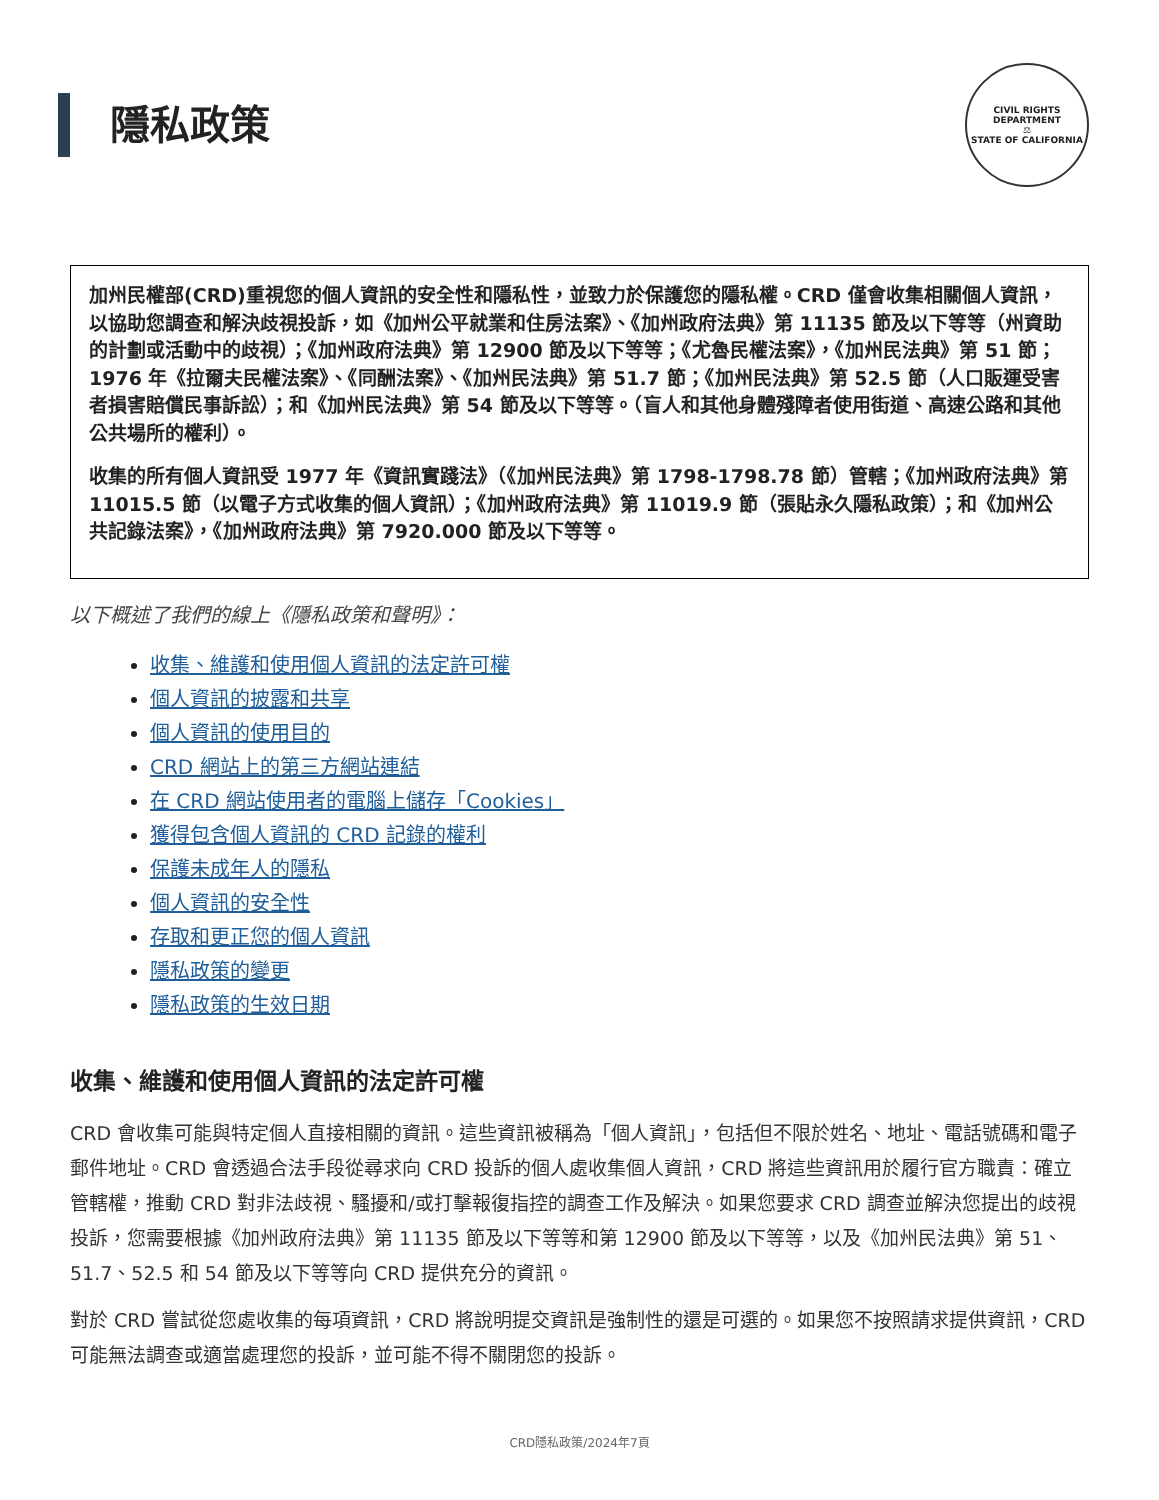隱私政策
CIVIL RIGHTS DEPARTMENT
⚖
STATE OF CALIFORNIA
加州民權部(CRD)重視您的個人資訊的安全性和隱私性，並致力於保護您的隱私權。CRD 僅會收集相關個人資訊，以協助您調查和解決歧視投訴，如《加州公平就業和住房法案》、《加州政府法典》第 11135 節及以下等等（州資助的計劃或活動中的歧視）；《加州政府法典》第 12900 節及以下等等；《尤魯民權法案》，《加州民法典》第 51 節；1976 年《拉爾夫民權法案》、《同酬法案》、《加州民法典》第 51.7 節；《加州民法典》第 52.5 節（人口販運受害者損害賠償民事訴訟）；和《加州民法典》第 54 節及以下等等。（盲人和其他身體殘障者使用街道、高速公路和其他公共場所的權利）。
收集的所有個人資訊受 1977 年《資訊實踐法》（《加州民法典》第 1798-1798.78 節）管轄；《加州政府法典》第 11015.5 節（以電子方式收集的個人資訊）；《加州政府法典》第 11019.9 節（張貼永久隱私政策）；和《加州公共記錄法案》，《加州政府法典》第 7920.000 節及以下等等。
以下概述了我們的線上《隱私政策和聲明》：
收集、維護和使用個人資訊的法定許可權
個人資訊的披露和共享
個人資訊的使用目的
CRD 網站上的第三方網站連結
在 CRD 網站使用者的電腦上儲存「Cookies」
獲得包含個人資訊的 CRD 記錄的權利
保護未成年人的隱私
個人資訊的安全性
存取和更正您的個人資訊
隱私政策的變更
隱私政策的生效日期
收集、維護和使用個人資訊的法定許可權
CRD 會收集可能與特定個人直接相關的資訊。這些資訊被稱為「個人資訊」，包括但不限於姓名、地址、電話號碼和電子郵件地址。CRD 會透過合法手段從尋求向 CRD 投訴的個人處收集個人資訊，CRD 將這些資訊用於履行官方職責：確立管轄權，推動 CRD 對非法歧視、騷擾和/或打擊報復指控的調查工作及解決。如果您要求 CRD 調查並解決您提出的歧視投訴，您需要根據《加州政府法典》第 11135 節及以下等等和第 12900 節及以下等等，以及《加州民法典》第 51、51.7、52.5 和 54 節及以下等等向 CRD 提供充分的資訊。
對於 CRD 嘗試從您處收集的每項資訊，CRD 將說明提交資訊是強制性的還是可選的。如果您不按照請求提供資訊，CRD 可能無法調查或適當處理您的投訴，並可能不得不關閉您的投訴。
CRD隱私政策/2024年7頁